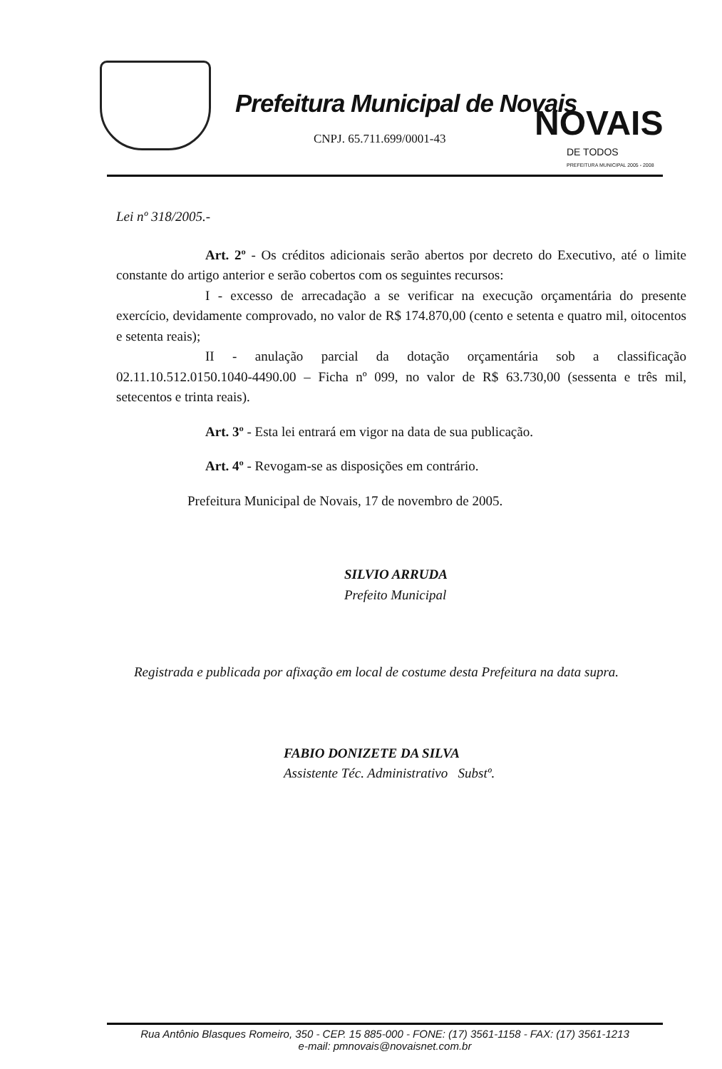Prefeitura Municipal de Novais
CNPJ. 65.711.699/0001-43 NOVAIS
DE TODOS
PREFEITURA MUNICIPAL 2005 - 2008
Lei nº 318/2005.-
Art. 2º - Os créditos adicionais serão abertos por decreto do Executivo, até o limite constante do artigo anterior e serão cobertos com os seguintes recursos:
I - excesso de arrecadação a se verificar na execução orçamentária do presente exercício, devidamente comprovado, no valor de R$ 174.870,00 (cento e setenta e quatro mil, oitocentos e setenta reais);
II - anulação parcial da dotação orçamentária sob a classificação 02.11.10.512.0150.1040-4490.00 – Ficha nº 099, no valor de R$ 63.730,00 (sessenta e três mil, setecentos e trinta reais).
Art. 3º - Esta lei entrará em vigor na data de sua publicação.
Art. 4º - Revogam-se as disposições em contrário.
Prefeitura Municipal de Novais, 17 de novembro de 2005.
SILVIO ARRUDA
Prefeito Municipal
Registrada e publicada por afixação em local de costume desta Prefeitura na data supra.
FABIO DONIZETE DA SILVA
Assistente Téc. Administrativo Substº.
Rua Antônio Blasques Romeiro, 350 - CEP. 15 885-000 - FONE: (17) 3561-1158 - FAX: (17) 3561-1213
e-mail: pmnovais@novaisnet.com.br